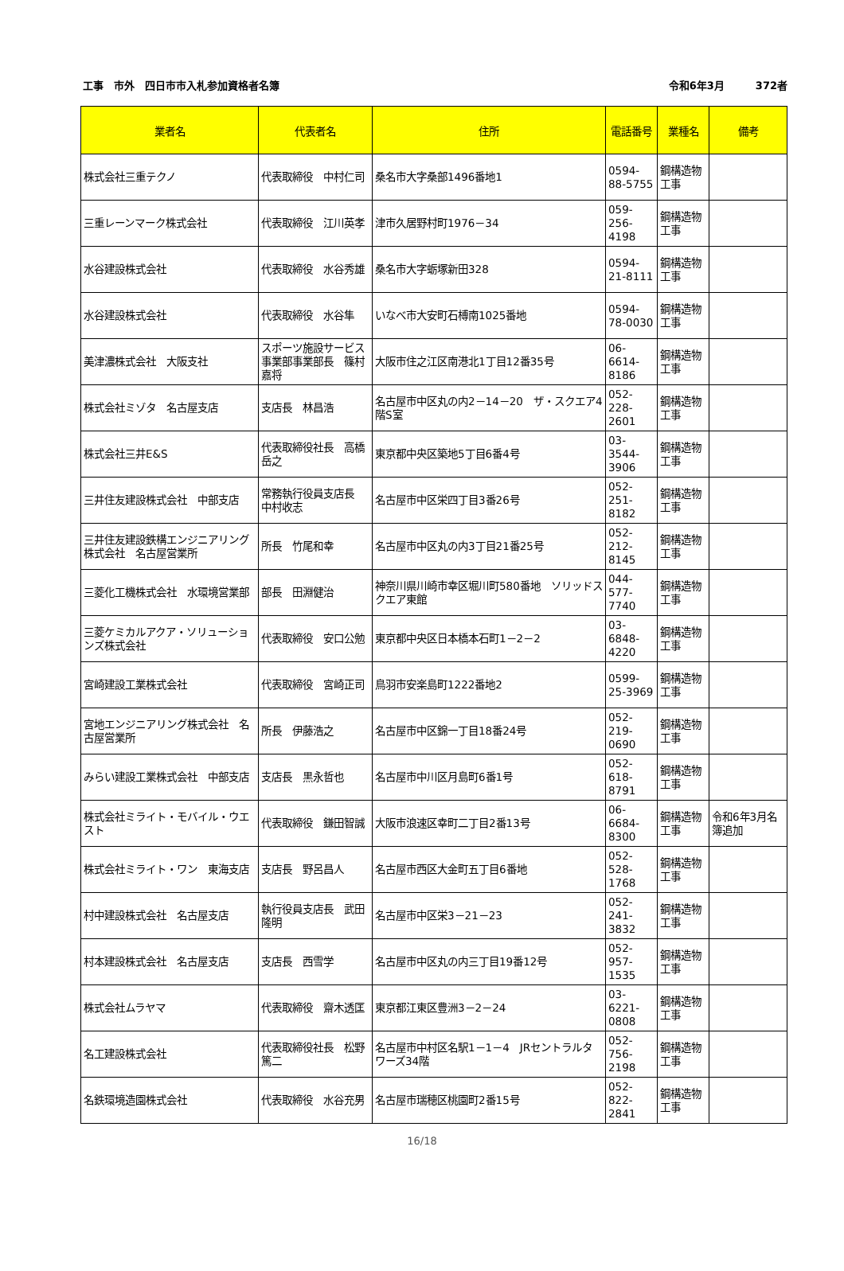工事　市外　四日市市入札参加資格者名簿 令和6年3月　　　372者
| 業者名 | 代表者名 | 住所 | 電話番号 | 業種名 | 備考 |
| --- | --- | --- | --- | --- | --- |
| 株式会社三重テクノ | 代表取締役 中村仁司 | 桑名市大字桑部1496番地1 | 0594-88-5755 | 鋼構造物工事 | |
| 三重レーンマーク株式会社 | 代表取締役 江川英孝 | 津市久居野村町1976－34 | 059-256-4198 | 鋼構造物工事 | |
| 水谷建設株式会社 | 代表取締役 水谷秀雄 | 桑名市大字蛎塚新田328 | 0594-21-8111 | 鋼構造物工事 | |
| 水谷建設株式会社 | 代表取締役 水谷隼 | いなべ市大安町石榑南1025番地 | 0594-78-0030 | 鋼構造物工事 | |
| 美津濃株式会社 大阪支社 | スポーツ施設サービス事業部事業部長 篠村嘉将 | 大阪市住之江区南港北1丁目12番35号 | 06-6614-8186 | 鋼構造物工事 | |
| 株式会社ミゾタ 名古屋支店 | 支店長 林昌浩 | 名古屋市中区丸の内2－14－20 ザ・スクエア4階S室 | 052-228-2601 | 鋼構造物工事 | |
| 株式会社三井E&S | 代表取締役社長 高橋岳之 | 東京都中央区築地5丁目6番4号 | 03-3544-3906 | 鋼構造物工事 | |
| 三井住友建設株式会社 中部支店 | 常務執行役員支店長 中村收志 | 名古屋市中区栄四丁目3番26号 | 052-251-8182 | 鋼構造物工事 | |
| 三井住友建設鉄構エンジニアリング株式会社 名古屋営業所 | 所長 竹尾和幸 | 名古屋市中区丸の内3丁目21番25号 | 052-212-8145 | 鋼構造物工事 | |
| 三菱化工機株式会社 水環境営業部 | 部長 田淵健治 | 神奈川県川崎市幸区堀川町580番地 ソリッドスクエア東館 | 044-577-7740 | 鋼構造物工事 | |
| 三菱ケミカルアクア・ソリューションズ株式会社 | 代表取締役 安口公勉 | 東京都中央区日本橋本石町1－2－2 | 03-6848-4220 | 鋼構造物工事 | |
| 宮崎建設工業株式会社 | 代表取締役 宮崎正司 | 鳥羽市安楽島町1222番地2 | 0599-25-3969 | 鋼構造物工事 | |
| 宮地エンジニアリング株式会社 名古屋営業所 | 所長 伊藤浩之 | 名古屋市中区錦一丁目18番24号 | 052-219-0690 | 鋼構造物工事 | |
| みらい建設工業株式会社 中部支店 | 支店長 黒永哲也 | 名古屋市中川区月島町6番1号 | 052-618-8791 | 鋼構造物工事 | |
| 株式会社ミライト・モバイル・ウエスト | 代表取締役 鎌田智誠 | 大阪市浪速区幸町二丁目2番13号 | 06-6684-8300 | 鋼構造物工事 | 令和6年3月名簿追加 |
| 株式会社ミライト・ワン 東海支店 | 支店長 野呂昌人 | 名古屋市西区大金町五丁目6番地 | 052-528-1768 | 鋼構造物工事 | |
| 村中建設株式会社 名古屋支店 | 執行役員支店長 武田隆明 | 名古屋市中区栄3－21－23 | 052-241-3832 | 鋼構造物工事 | |
| 村本建設株式会社 名古屋支店 | 支店長 西雪学 | 名古屋市中区丸の内三丁目19番12号 | 052-957-1535 | 鋼構造物工事 | |
| 株式会社ムラヤマ | 代表取締役 齋木透匡 | 東京都江東区豊洲3－2－24 | 03-6221-0808 | 鋼構造物工事 | |
| 名工建設株式会社 | 代表取締役社長 松野篤二 | 名古屋市中村区名駅1－1－4 JRセントラルタワーズ34階 | 052-756-2198 | 鋼構造物工事 | |
| 名鉄環境造園株式会社 | 代表取締役 水谷充男 | 名古屋市瑞穂区桃園町2番15号 | 052-822-2841 | 鋼構造物工事 | |
16/18